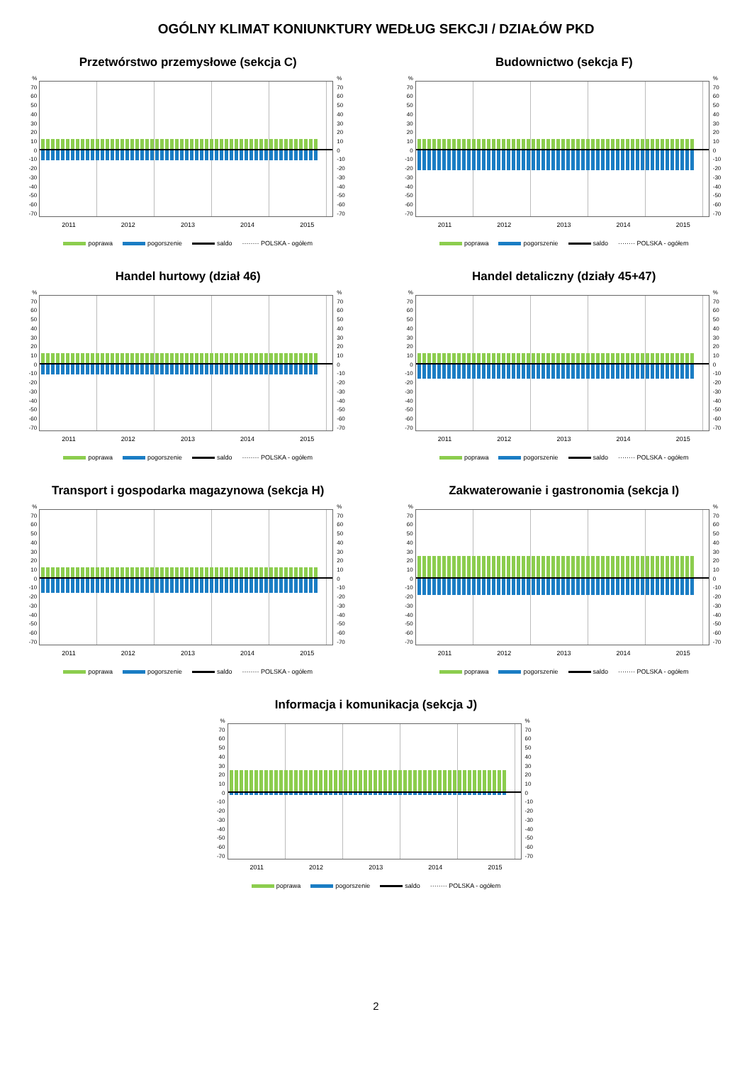OGÓLNY KLIMAT KONIUNKTURY WEDŁUG SEKCJI / DZIAŁÓW PKD
Przetwórstwo przemysłowe (sekcja C)
%
70
60
50
40
30
20
10
0
-10
-20
-30
-40
-50
-60
-70
%
70
60
50
40
30
20
10
0
-10
-20
-30
-40
-50
-60
-70
2011 2012 2013 2014 2015
poprawa pogorszenie saldo ········ POLSKA - ogółem
Budownictwo (sekcja F)
%
70
60
50
40
30
20
10
0
-10
-20
-30
-40
-50
-60
-70
%
70
60
50
40
30
20
10
0
-10
-20
-30
-40
-50
-60
-70
2011 2012 2013 2014 2015
poprawa pogorszenie saldo ········ POLSKA - ogółem
Handel hurtowy (dział 46)
%
70
60
50
40
30
20
10
0
-10
-20
-30
-40
-50
-60
-70
%
70
60
50
40
30
20
10
0
-10
-20
-30
-40
-50
-60
-70
2011 2012 2013 2014 2015
poprawa pogorszenie saldo ········ POLSKA - ogółem
Handel detaliczny (działy 45+47)
%
70
60
50
40
30
20
10
0
-10
-20
-30
-40
-50
-60
-70
%
70
60
50
40
30
20
10
0
-10
-20
-30
-40
-50
-60
-70
2011 2012 2013 2014 2015
poprawa pogorszenie saldo ········ POLSKA - ogółem
Transport i gospodarka magazynowa (sekcja H)
%
70
60
50
40
30
20
10
0
-10
-20
-30
-40
-50
-60
-70
%
70
60
50
40
30
20
10
0
-10
-20
-30
-40
-50
-60
-70
2011 2012 2013 2014 2015
poprawa pogorszenie saldo ········ POLSKA - ogółem
Zakwaterowanie i gastronomia (sekcja I)
%
70
60
50
40
30
20
10
0
-10
-20
-30
-40
-50
-60
-70
%
70
60
50
40
30
20
10
0
-10
-20
-30
-40
-50
-60
-70
2011 2012 2013 2014 2015
poprawa pogorszenie saldo ········ POLSKA - ogółem
Informacja i komunikacja (sekcja J)
%
70
60
50
40
30
20
10
0
-10
-20
-30
-40
-50
-60
-70
%
70
60
50
40
30
20
10
0
-10
-20
-30
-40
-50
-60
-70
2011 2012 2013 2014 2015
poprawa pogorszenie saldo ········ POLSKA - ogółem
2